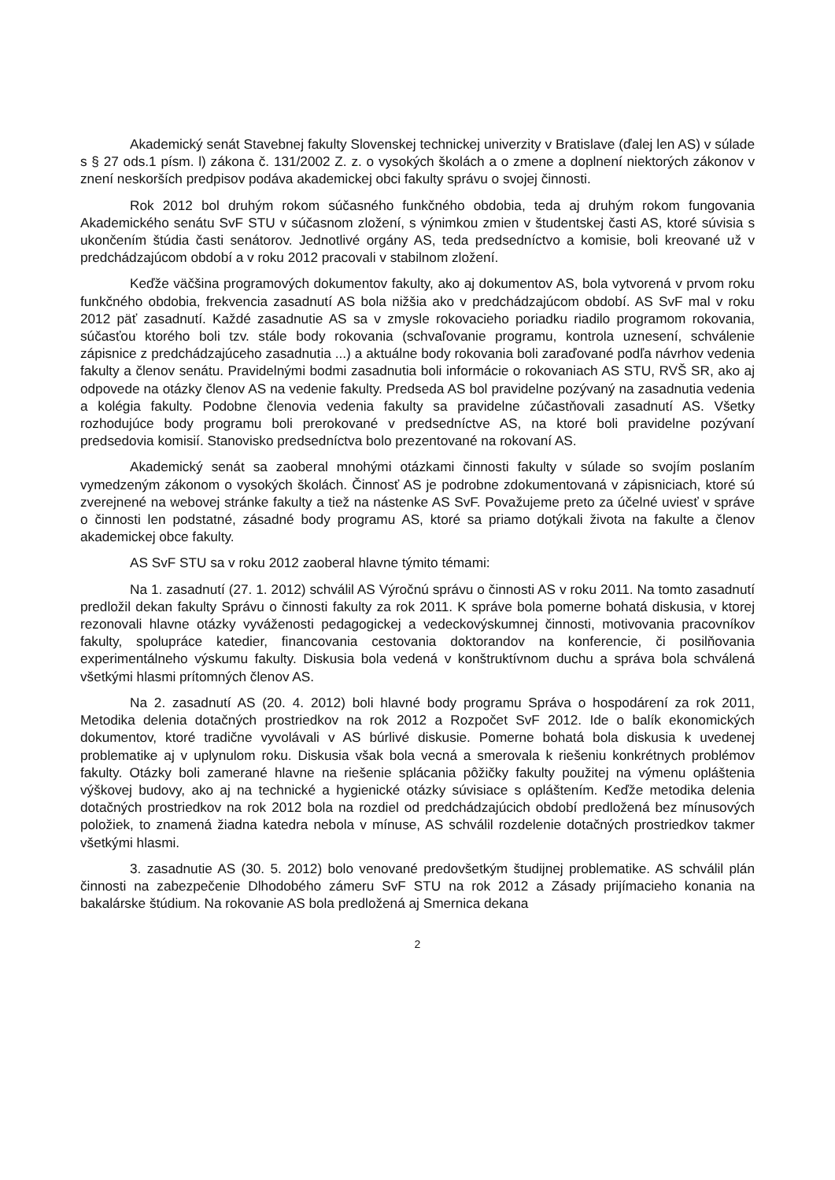Akademický senát Stavebnej fakulty Slovenskej technickej univerzity v Bratislave (ďalej len AS) v súlade s § 27 ods.1 písm. l) zákona č. 131/2002 Z. z. o vysokých školách a o zmene a doplnení niektorých zákonov v znení neskorších predpisov podáva akademickej obci fakulty správu o svojej činnosti.
Rok 2012 bol druhým rokom súčasného funkčného obdobia, teda aj druhým rokom fungovania Akademického senátu SvF STU v súčasnom zložení, s výnimkou zmien v študentskej časti AS, ktoré súvisia s ukončením štúdia časti senátorov. Jednotlivé orgány AS, teda predsedníctvo a komisie, boli kreované už v predchádzajúcom období a v roku 2012 pracovali v stabilnom zložení.
Keďže väčšina programových dokumentov fakulty, ako aj dokumentov AS, bola vytvorená v prvom roku funkčného obdobia, frekvencia zasadnutí AS bola nižšia ako v predchádzajúcom období. AS SvF mal v roku 2012 päť zasadnutí. Každé zasadnutie AS sa v zmysle rokovacieho poriadku riadilo programom rokovania, súčasťou ktorého boli tzv. stále body rokovania (schvaľovanie programu, kontrola uznesení, schválenie zápisnice z predchádzajúceho zasadnutia ...) a aktuálne body rokovania boli zaraďované podľa návrhov vedenia fakulty a členov senátu. Pravidelnými bodmi zasadnutia boli informácie o rokovaniach AS STU, RVŠ SR, ako aj odpovede na otázky členov AS na vedenie fakulty. Predseda AS bol pravidelne pozývaný na zasadnutia vedenia a kolégia fakulty. Podobne členovia vedenia fakulty sa pravidelne zúčastňovali zasadnutí AS. Všetky rozhodujúce body programu boli prerokované v predsedníctve AS, na ktoré boli pravidelne pozývaní predsedovia komisií. Stanovisko predsedníctva bolo prezentované na rokovaní AS.
Akademický senát sa zaoberal mnohými otázkami činnosti fakulty v súlade so svojím poslaním vymedzeným zákonom o vysokých školách. Činnosť AS je podrobne zdokumentovaná v zápisniciach, ktoré sú zverejnené na webovej stránke fakulty a tiež na nástenke AS SvF. Považujeme preto za účelné uviesť v správe o činnosti len podstatné, zásadné body programu AS, ktoré sa priamo dotýkali života na fakulte a členov akademickej obce fakulty.
AS SvF STU sa v roku 2012 zaoberal hlavne týmito témami:
Na 1. zasadnutí (27. 1. 2012) schválil AS Výročnú správu o činnosti AS v roku 2011. Na tomto zasadnutí predložil dekan fakulty Správu o činnosti fakulty za rok 2011. K správe bola pomerne bohatá diskusia, v ktorej rezonovali hlavne otázky vyváženosti pedagogickej a vedeckovýskumnej činnosti, motivovania pracovníkov fakulty, spolupráce katedier, financovania cestovania doktorandov na konferencie, či posilňovania experimentálneho výskumu fakulty. Diskusia bola vedená v konštruktívnom duchu a správa bola schválená všetkými hlasmi prítomných členov AS.
Na 2. zasadnutí AS (20. 4. 2012) boli hlavné body programu Správa o hospodárení za rok 2011, Metodika delenia dotačných prostriedkov na rok 2012 a Rozpočet SvF 2012. Ide o balík ekonomických dokumentov, ktoré tradične vyvolávali v AS búrlivé diskusie. Pomerne bohatá bola diskusia k uvedenej problematike aj v uplynulom roku. Diskusia však bola vecná a smerovala k riešeniu konkrétnych problémov fakulty. Otázky boli zamerané hlavne na riešenie splácania pôžičky fakulty použitej na výmenu opláštenia výškovej budovy, ako aj na technické a hygienické otázky súvisiace s opláštením. Keďže metodika delenia dotačných prostriedkov na rok 2012 bola na rozdiel od predchádzajúcich období predložená bez mínusových položiek, to znamená žiadna katedra nebola v mínuse, AS schválil rozdelenie dotačných prostriedkov takmer všetkými hlasmi.
3. zasadnutie AS (30. 5. 2012) bolo venované predovšetkým študijnej problematike. AS schválil plán činnosti na zabezpečenie Dlhodobého zámeru SvF STU na rok 2012 a Zásady prijímacieho konania na bakalárske štúdium. Na rokovanie AS bola predložená aj Smernica dekana
2